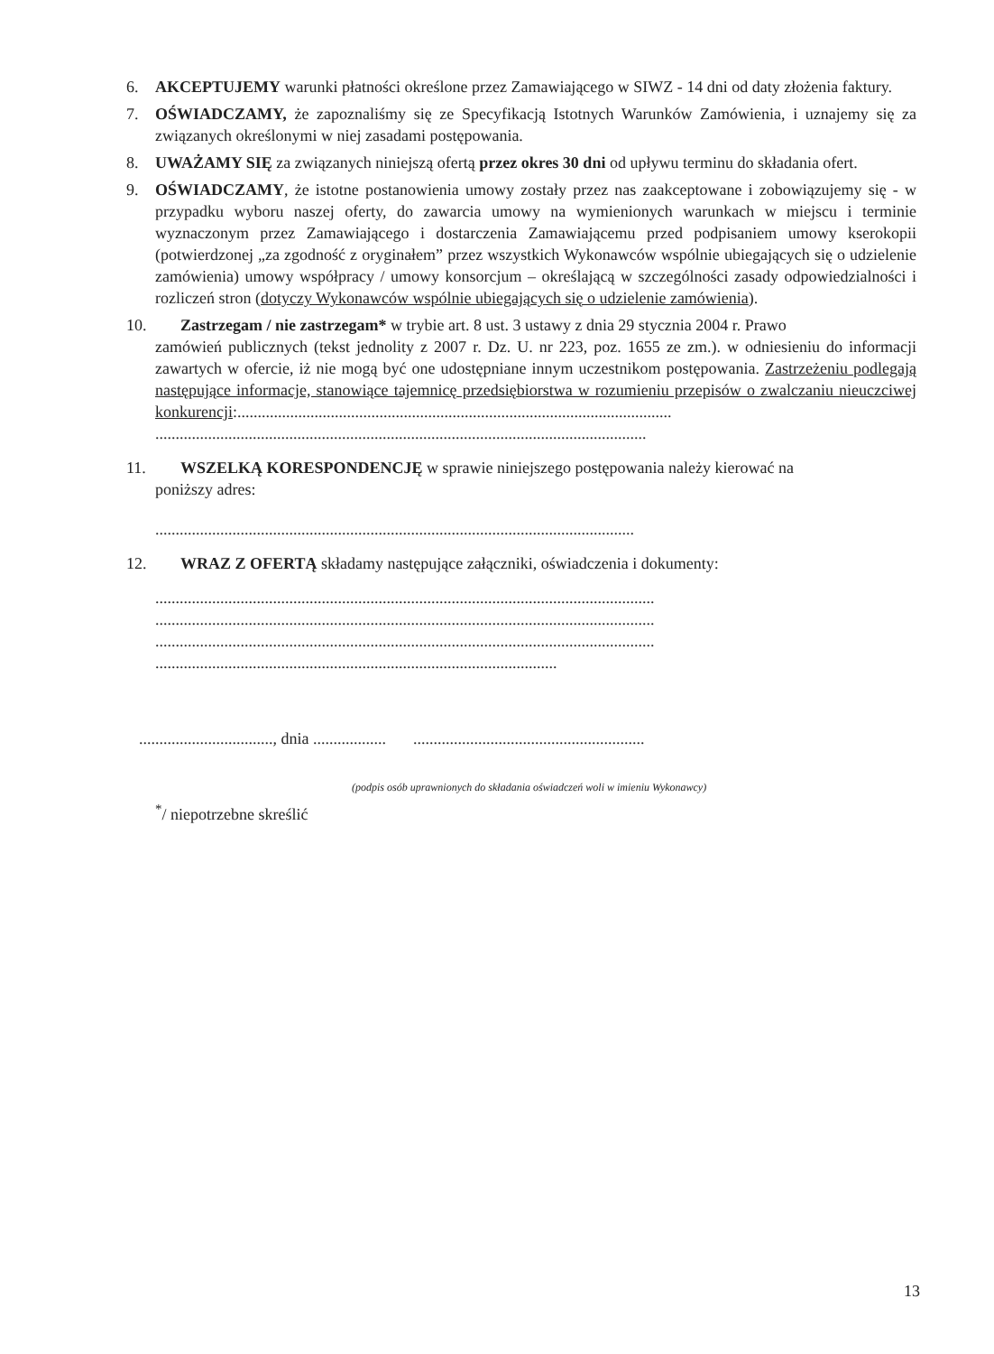6. AKCEPTUJEMY warunki płatności określone przez Zamawiającego w SIWZ - 14 dni od daty złożenia faktury.
7. OŚWIADCZAMY, że zapoznaliśmy się ze Specyfikacją Istotnych Warunków Zamówienia, i uznajemy się za związanych określonymi w niej zasadami postępowania.
8. UWAŻAMY SIĘ za związanych niniejszą ofertą przez okres 30 dni od upływu terminu do składania ofert.
9. OŚWIADCZAMY, że istotne postanowienia umowy zostały przez nas zaakceptowane i zobowiązujemy się - w przypadku wyboru naszej oferty, do zawarcia umowy na wymienionych warunkach w miejscu i terminie wyznaczonym przez Zamawiającego i dostarczenia Zamawiającemu przed podpisaniem umowy kserokopii (potwierdzonej „za zgodność z oryginałem” przez wszystkich Wykonawców wspólnie ubiegających się o udzielenie zamówienia) umowy współpracy / umowy konsorcjum – określającą w szczególności zasady odpowiedzialności i rozliczeń stron (dotyczy Wykonawców wspólnie ubiegających się o udzielenie zamówienia).
10. Zastrzegam / nie zastrzegam* w trybie art. 8 ust. 3 ustawy z dnia 29 stycznia 2004 r. Prawo
zamówień publicznych (tekst jednolity z 2007 r. Dz. U. nr 223, poz. 1655 ze zm.). w odniesieniu do informacji zawartych w ofercie, iż nie mogą być one udostępniane innym uczestnikom postępowania. Zastrzeżeniu podlegają następujące informacje, stanowiące tajemnicę przedsiębiorstwa w rozumieniu przepisów o zwalczaniu nieuczciwej konkurencji:...........................................................................................................
.........................................................................................................................
11. WSZELKĄ KORESPONDENCJĘ w sprawie niniejszego postępowania należy kierować na
poniższy adres:
......................................................................................................................
12. WRAZ Z OFERTĄ składamy następujące załączniki, oświadczenia i dokumenty:
...........................................................................................................................
...........................................................................................................................
...........................................................................................................................
...................................................................................................
................................., dnia ...........................................................................
(podpis osób uprawnionych do składania oświadczeń woli w imieniu Wykonawcy)
<sup>*</sup>/ niepotrzebne skreślić
13